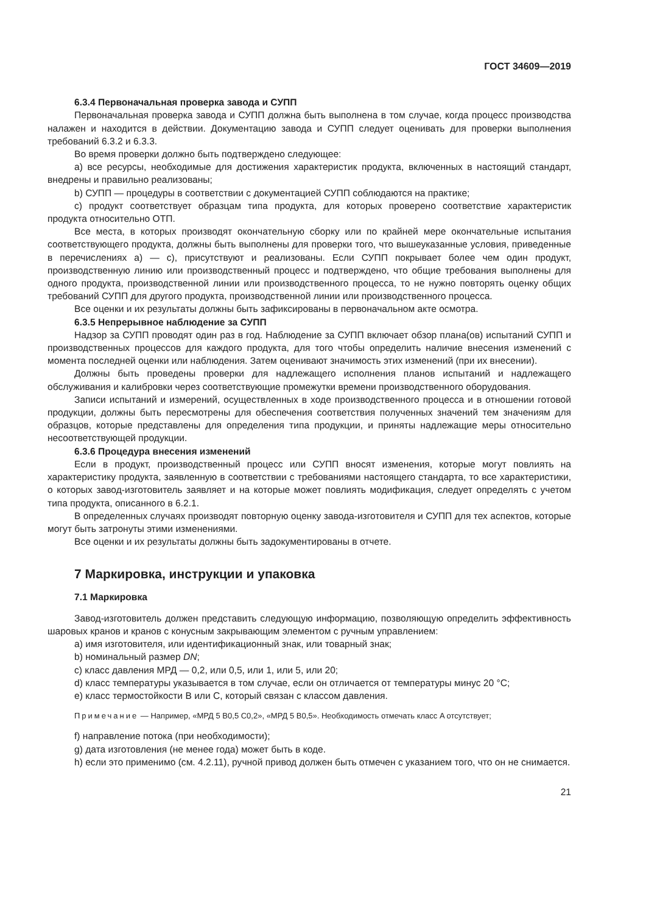ГОСТ 34609—2019
6.3.4 Первоначальная проверка завода и СУПП
Первоначальная проверка завода и СУПП должна быть выполнена в том случае, когда процесс производства налажен и находится в действии. Документацию завода и СУПП следует оценивать для проверки выполнения требований 6.3.2 и 6.3.3.
Во время проверки должно быть подтверждено следующее:
a) все ресурсы, необходимые для достижения характеристик продукта, включенных в настоящий стандарт, внедрены и правильно реализованы;
b) СУПП — процедуры в соответствии с документацией СУПП соблюдаются на практике;
c) продукт соответствует образцам типа продукта, для которых проверено соответствие характеристик продукта относительно ОТП.
Все места, в которых производят окончательную сборку или по крайней мере окончательные испытания соответствующего продукта, должны быть выполнены для проверки того, что вышеуказанные условия, приведенные в перечислениях a) — c), присутствуют и реализованы. Если СУПП покрывает более чем один продукт, производственную линию или производственный процесс и подтверждено, что общие требования выполнены для одного продукта, производственной линии или производственного процесса, то не нужно повторять оценку общих требований СУПП для другого продукта, производственной линии или производственного процесса.
Все оценки и их результаты должны быть зафиксированы в первоначальном акте осмотра.
6.3.5 Непрерывное наблюдение за СУПП
Надзор за СУПП проводят один раз в год. Наблюдение за СУПП включает обзор плана(ов) испытаний СУПП и производственных процессов для каждого продукта, для того чтобы определить наличие внесения изменений с момента последней оценки или наблюдения. Затем оценивают значимость этих изменений (при их внесении).
Должны быть проведены проверки для надлежащего исполнения планов испытаний и надлежащего обслуживания и калибровки через соответствующие промежутки времени производственного оборудования.
Записи испытаний и измерений, осуществленных в ходе производственного процесса и в отношении готовой продукции, должны быть пересмотрены для обеспечения соответствия полученных значений тем значениям для образцов, которые представлены для определения типа продукции, и приняты надлежащие меры относительно несоответствующей продукции.
6.3.6 Процедура внесения изменений
Если в продукт, производственный процесс или СУПП вносят изменения, которые могут повлиять на характеристику продукта, заявленную в соответствии с требованиями настоящего стандарта, то все характеристики, о которых завод-изготовитель заявляет и на которые может повлиять модификация, следует определять с учетом типа продукта, описанного в 6.2.1.
В определенных случаях производят повторную оценку завода-изготовителя и СУПП для тех аспектов, которые могут быть затронуты этими изменениями.
Все оценки и их результаты должны быть задокументированы в отчете.
7 Маркировка, инструкции и упаковка
7.1 Маркировка
Завод-изготовитель должен представить следующую информацию, позволяющую определить эффективность шаровых кранов и кранов с конусным закрывающим элементом с ручным управлением:
a) имя изготовителя, или идентификационный знак, или товарный знак;
b) номинальный размер DN;
c) класс давления МРД — 0,2, или 0,5, или 1, или 5, или 20;
d) класс температуры указывается в том случае, если он отличается от температуры минус 20 °C;
e) класс термостойкости B или C, который связан с классом давления.
Примечание — Например, «МРД 5 B0,5 C0,2», «МРД 5 B0,5». Необходимость отмечать класс A отсутствует;
f) направление потока (при необходимости);
g) дата изготовления (не менее года) может быть в коде.
h) если это применимо (см. 4.2.11), ручной привод должен быть отмечен с указанием того, что он не снимается.
21